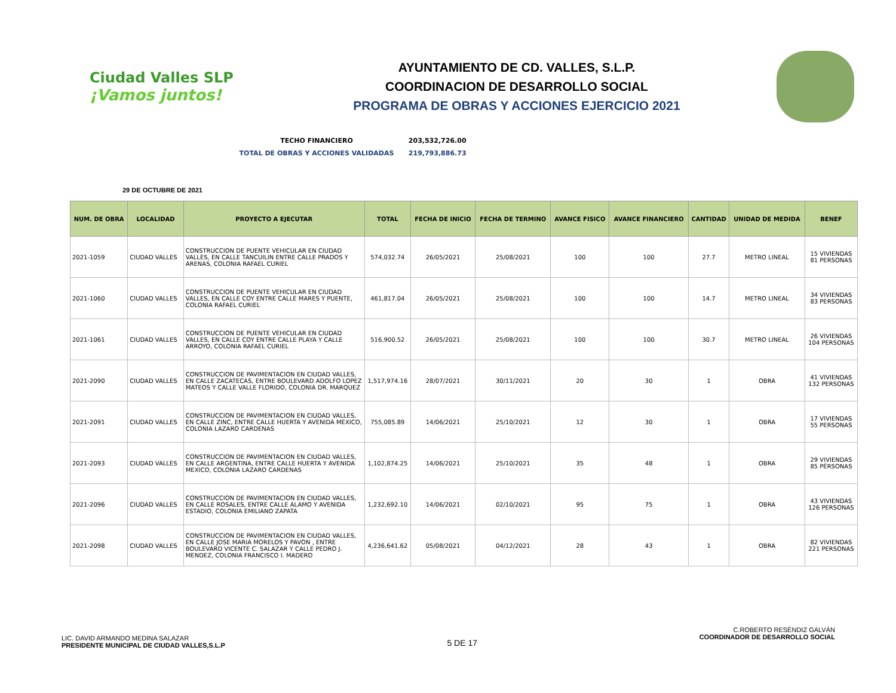Ciudad Valles SLP
¡Vamos juntos!
AYUNTAMIENTO DE CD. VALLES, S.L.P.
COORDINACION DE DESARROLLO SOCIAL
PROGRAMA DE OBRAS Y ACCIONES EJERCICIO 2021
TECHO FINANCIERO 203,532,726.00
TOTAL DE OBRAS Y ACCIONES VALIDADAS 219,793,886.73
29 DE OCTUBRE DE 2021
| NUM. DE OBRA | LOCALIDAD | PROYECTO A EJECUTAR | TOTAL | FECHA DE INICIO | FECHA DE TERMINO | AVANCE FISICO | AVANCE FINANCIERO | CANTIDAD | UNIDAD DE MEDIDA | BENEF |
| --- | --- | --- | --- | --- | --- | --- | --- | --- | --- | --- |
| 2021-1059 | CIUDAD VALLES | CONSTRUCCION DE PUENTE VEHICULAR EN CIUDAD VALLES, EN CALLE TANCUILIN ENTRE CALLE PRADOS Y ARENAS, COLONIA RAFAEL CURIEL | 574,032.74 | 26/05/2021 | 25/08/2021 | 100 | 100 | 27.7 | METRO LINEAL | 15 VIVIENDAS 81 PERSONAS |
| 2021-1060 | CIUDAD VALLES | CONSTRUCCION DE PUENTE VEHICULAR EN CIUDAD VALLES, EN CALLE COY ENTRE CALLE MARES Y PUENTE, COLONIA RAFAEL CURIEL | 461,817.04 | 26/05/2021 | 25/08/2021 | 100 | 100 | 14.7 | METRO LINEAL | 34 VIVIENDAS 83 PERSONAS |
| 2021-1061 | CIUDAD VALLES | CONSTRUCCION DE PUENTE VEHICULAR EN CIUDAD VALLES, EN CALLE COY ENTRE CALLE PLAYA Y CALLE ARROYO, COLONIA RAFAEL CURIEL | 516,900.52 | 26/05/2021 | 25/08/2021 | 100 | 100 | 30.7 | METRO LINEAL | 26 VIVIENDAS 104 PERSONAS |
| 2021-2090 | CIUDAD VALLES | CONSTRUCCION DE PAVIMENTACION EN CIUDAD VALLES, EN CALLE ZACATECAS, ENTRE BOULEVARD ADOLFO LOPEZ MATEOS Y CALLE VALLE FLORIDO, COLONIA DR. MARQUEZ | 1,517,974.16 | 28/07/2021 | 30/11/2021 | 20 | 30 | 1 | OBRA | 41 VIVIENDAS 132 PERSONAS |
| 2021-2091 | CIUDAD VALLES | CONSTRUCCION DE PAVIMENTACION EN CIUDAD VALLES, EN CALLE ZINC, ENTRE CALLE HUERTA Y AVENIDA MEXICO, COLONIA LAZARO CARDENAS | 755,085.89 | 14/06/2021 | 25/10/2021 | 12 | 30 | 1 | OBRA | 17 VIVIENDAS 55 PERSONAS |
| 2021-2093 | CIUDAD VALLES | CONSTRUCCION DE PAVIMENTACION EN CIUDAD VALLES, EN CALLE ARGENTINA, ENTRE CALLE HUERTA Y AVENIDA MEXICO, COLONIA LAZARO CARDENAS | 1,102,874.25 | 14/06/2021 | 25/10/2021 | 35 | 48 | 1 | OBRA | 29 VIVIENDAS 85 PÉRSONAS |
| 2021-2096 | CIUDAD VALLES | CONSTRUCCION DE PAVIMENTACION EN CIUDAD VALLES, EN CALLE ROSALES, ENTRE CALLE ALAMO Y AVENIDA ESTADIO, COLONIA EMILIANO ZAPATA | 1,232,692.10 | 14/06/2021 | 02/10/2021 | 95 | 75 | 1 | OBRA | 43 VIVIENDAS 126 PERSONAS |
| 2021-2098 | CIUDAD VALLES | CONSTRUCCION DE PAVIMENTACION EN CIUDAD VALLES, EN CALLE JOSE MARIA MORELOS Y PAVON , ENTRE BOULEVARD VICENTE C. SALAZAR Y CALLE PEDRO J. MENDEZ, COLONIA FRANCISCO I. MADERO | 4,236,641.62 | 05/08/2021 | 04/12/2021 | 28 | 43 | 1 | OBRA | 82 VIVIENDAS 221 PERSONAS |
LIC. DAVID ARMANDO MEDINA SALAZAR
PRESIDENTE MUNICIPAL DE CIUDAD VALLES,S.L.P
5 DE 17
C.ROBERTO RESÉNDIZ GALVÁN
COORDINADOR DE DESARROLLO SOCIAL